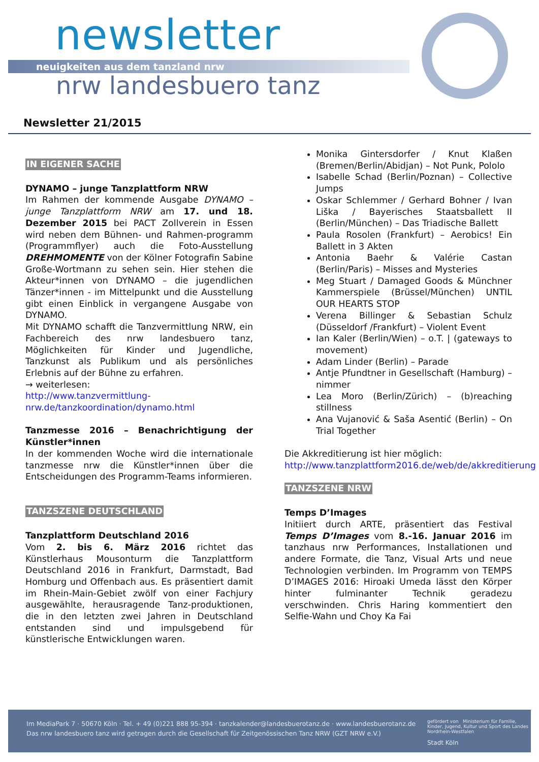newsletter
neuigkeiten aus dem tanzland nrw
nrw landesbuero tanz
Newsletter 21/2015
IN EIGENER SACHE
DYNAMO – junge Tanzplattform NRW
Im Rahmen der kommende Ausgabe DYNAMO – junge Tanzplattform NRW am 17. und 18. Dezember 2015 bei PACT Zollverein in Essen wird neben dem Bühnen- und Rahmen-programm (Programmflyer) auch die Foto-Ausstellung DREHMOMENTE von der Kölner Fotografin Sabine Große-Wortmann zu sehen sein. Hier stehen die Akteur*innen von DYNAMO – die jugendlichen Tänzer*innen - im Mittelpunkt und die Ausstellung gibt einen Einblick in vergangene Ausgabe von DYNAMO.
Mit DYNAMO schafft die Tanzvermittlung NRW, ein Fachbereich des nrw landesbuero tanz, Möglichkeiten für Kinder und Jugendliche, Tanzkunst als Publikum und als persönliches Erlebnis auf der Bühne zu erfahren.
→ weiterlesen:
http://www.tanzvermittlung-nrw.de/tanzkoordination/dynamo.html
Tanzmesse 2016 – Benachrichtigung der Künstler*innen
In der kommenden Woche wird die internationale tanzmesse nrw die Künstler*innen über die Entscheidungen des Programm-Teams informieren.
TANZSZENE DEUTSCHLAND
Tanzplattform Deutschland 2016
Vom 2. bis 6. März 2016 richtet das Künstlerhaus Mousonturm die Tanzplattform Deutschland 2016 in Frankfurt, Darmstadt, Bad Homburg und Offenbach aus. Es präsentiert damit im Rhein-Main-Gebiet zwölf von einer Fachjury ausgewählte, herausragende Tanz-produktionen, die in den letzten zwei Jahren in Deutschland entstanden sind und impulsgebend für künstlerische Entwicklungen waren.
Monika Gintersdorfer / Knut Klaßen (Bremen/Berlin/Abidjan) – Not Punk, Pololo
Isabelle Schad (Berlin/Poznan) – Collective Jumps
Oskar Schlemmer / Gerhard Bohner / Ivan Liška / Bayerisches Staatsballett II (Berlin/München) – Das Triadische Ballett
Paula Rosolen (Frankfurt) – Aerobics! Ein Ballett in 3 Akten
Antonia Baehr & Valérie Castan (Berlin/Paris) – Misses and Mysteries
Meg Stuart / Damaged Goods & Münchner Kammerspiele (Brüssel/München) UNTIL OUR HEARTS STOP
Verena Billinger & Sebastian Schulz (Düsseldorf /Frankfurt) – Violent Event
Ian Kaler (Berlin/Wien) – o.T. | (gateways to movement)
Adam Linder (Berlin) – Parade
Antje Pfundtner in Gesellschaft (Hamburg) – nimmer
Lea Moro (Berlin/Zürich) – (b)reaching stillness
Ana Vujanović & Saša Asentić (Berlin) – On Trial Together
Die Akkreditierung ist hier möglich:
http://www.tanzplattform2016.de/web/de/akkreditierung
TANZSZENE NRW
Temps D’Images
Initiiert durch ARTE, präsentiert das Festival Temps D’Images vom 8.-16. Januar 2016 im tanzhaus nrw Performances, Installationen und andere Formate, die Tanz, Visual Arts und neue Technologien verbinden. Im Programm von TEMPS D’IMAGES 2016: Hiroaki Umeda lässt den Körper hinter fulminanter Technik geradezu verschwinden. Chris Haring kommentiert den Selfie-Wahn und Choy Ka Fai
Im MediaPark 7 · 50670 Köln · Tel. + 49 (0)221 888 95-394 · tanzkalender@landesbuerotanz.de · www.landesbuerotanz.de
Das nrw landesbuero tanz wird getragen durch die Gesellschaft für Zeitgenössischen Tanz NRW (GZT NRW e.V.)
gefördert von Ministerium für Familie, Kinder, Jugend, Kultur und Sport des Landes Nordrhein-Westfalen
Stadt Köln